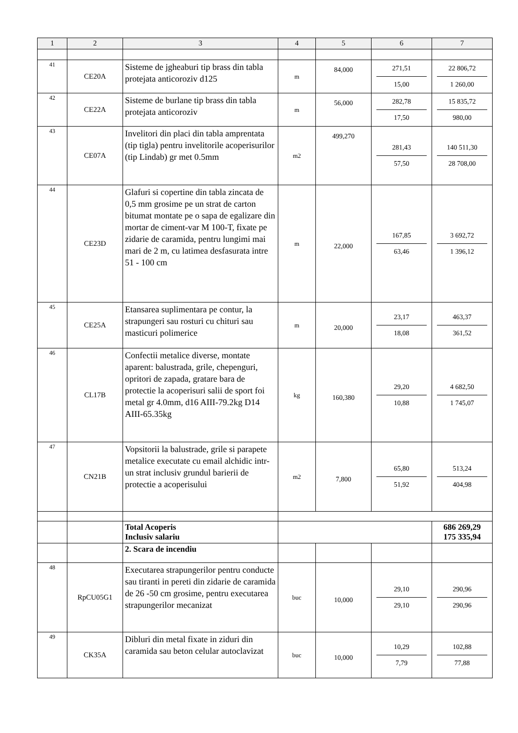| 1 | 2 | 3 | 4 | 5 | 6 | 7 |
| --- | --- | --- | --- | --- | --- | --- |
| 41 | CE20A | Sisteme de jgheaburi tip brass din tabla protejata anticoroziv d125 | m | 84,000 | 271,51 15,00 | 22 806,72 1 260,00 |
| 42 | CE22A | Sisteme de burlane tip brass din tabla protejata anticoroziv | m | 56,000 | 282,78 17,50 | 15 835,72 980,00 |
| 43 | CE07A | Invelitori din placi din tabla amprentata (tip tigla) pentru invelitorile acoperisurilor (tip Lindab) gr met 0.5mm | m2 | 499,270 | 281,43 57,50 | 140 511,30 28 708,00 |
| 44 | CE23D | Glafuri si copertine din tabla zincata de 0,5 mm grosime pe un strat de carton bitumat montate pe o sapa de egalizare din mortar de ciment-var M 100-T, fixate pe zidarie de caramida, pentru lungimi mai mari de 2 m, cu latimea desfasurata intre 51 - 100 cm | m | 22,000 | 167,85 63,46 | 3 692,72 1 396,12 |
| 45 | CE25A | Etansarea suplimentara pe contur, la strapungeri sau rosturi cu chituri sau masticuri polimerice | m | 20,000 | 23,17 18,08 | 463,37 361,52 |
| 46 | CL17B | Confectii metalice diverse, montate aparent: balustrada, grile, chepenguri, opritori de zapada, gratare bara de protectie la acoperisuri salii de sport foi metal gr 4.0mm, d16 AIII-79.2kg D14 AIII-65.35kg | kg | 160,380 | 29,20 10,88 | 4 682,50 1 745,07 |
| 47 | CN21B | Vopsitorii la balustrade, grile si parapete metalice executate cu email alchidic intr-un strat inclusiv grundul barierii de protectie a acoperisului | m2 | 7,800 | 65,80 51,92 | 513,24 404,98 |
| | | Total Acoperis Inclusiv salariu | | | | 686 269,29 175 335,94 |
| | | 2. Scara de incendiu | | | | |
| 48 | RpCU05G1 | Executarea strapungerilor pentru conducte sau tiranti in pereti din zidarie de caramida de 26 -50 cm grosime, pentru executarea strapungerilor mecanizat | buc | 10,000 | 29,10 29,10 | 290,96 290,96 |
| 49 | CK35A | Dibluri din metal fixate in ziduri din caramida sau beton celular autoclavizat | buc | 10,000 | 10,29 7,79 | 102,88 77,88 |